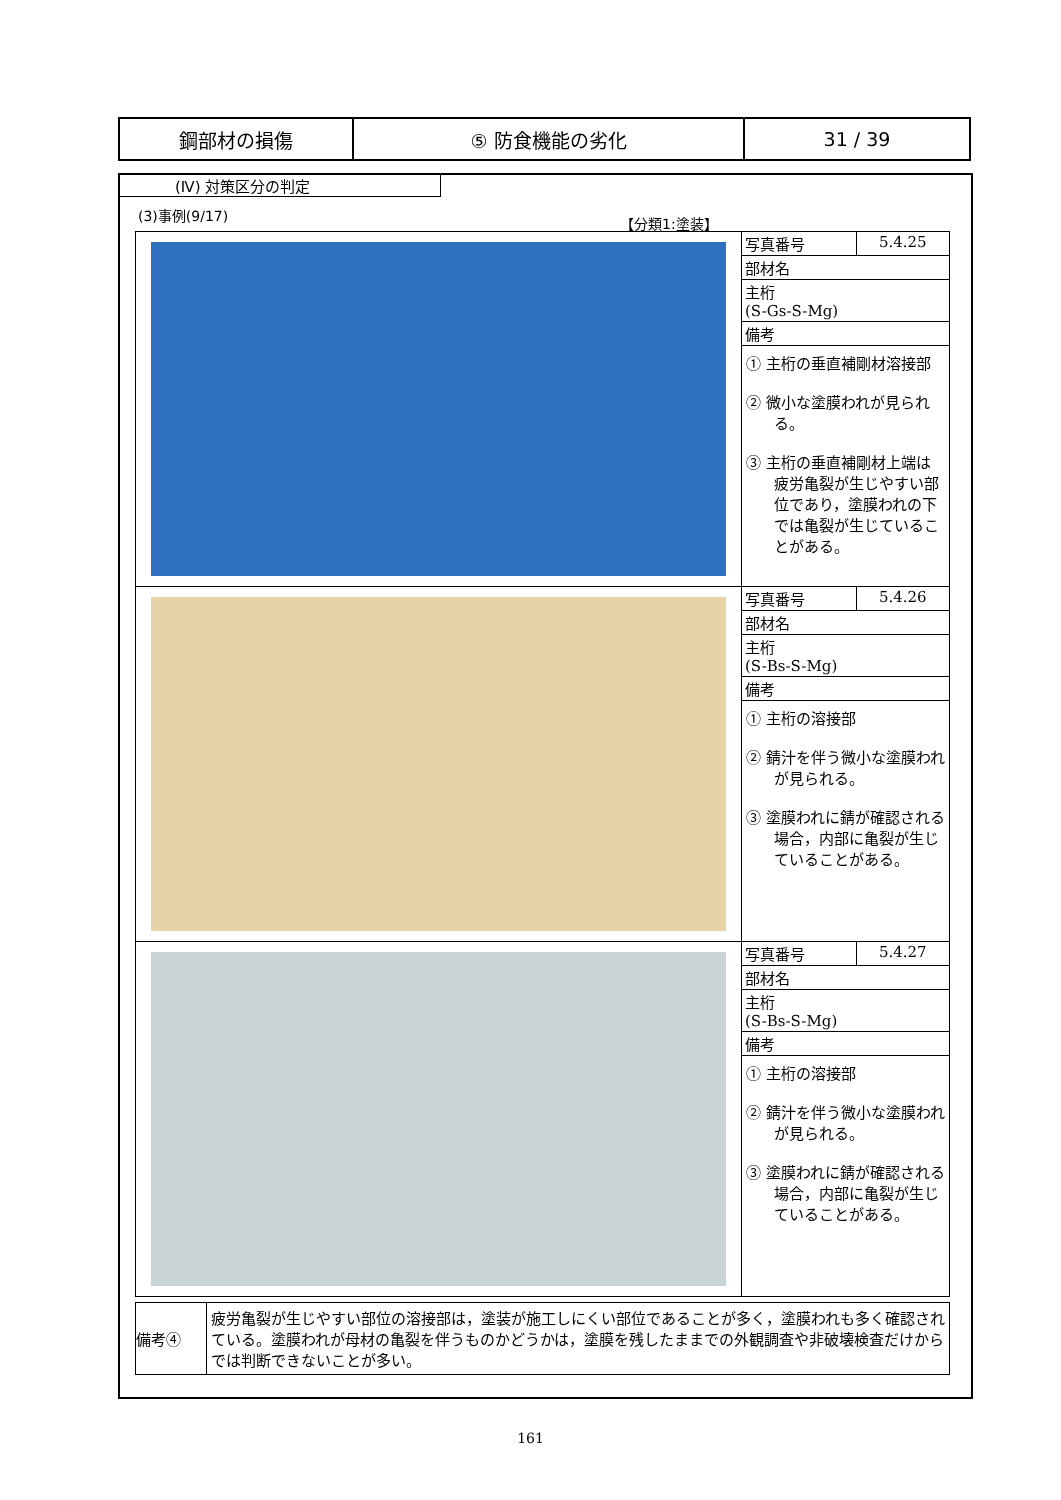| 鋼部材の損傷 | ⑤ 防食機能の劣化 | 31 / 39 |
(Ⅳ) 対策区分の判定
(3)事例(9/17)
【分類1:塗装】
| | / 写真番号 / 5.4.25 / / 部材名 / / / 主桁 (S-Gs-S-Mg) / / / 備考 / / ① 主桁の垂直補剛材溶接部 ② 微小な塗膜われが見られる。 ③ 主桁の垂直補剛材上端は疲労亀裂が生じやすい部位であり，塗膜われの下では亀裂が生じていることがある。 |
| | / 写真番号 / 5.4.26 / / 部材名 / / / 主桁 (S-Bs-S-Mg) / / / 備考 / / ① 主桁の溶接部 ② 錆汁を伴う微小な塗膜われが見られる。 ③ 塗膜われに錆が確認される場合，内部に亀裂が生じていることがある。 |
| | / 写真番号 / 5.4.27 / / 部材名 / / / 主桁 (S-Bs-S-Mg) / / / 備考 / / ① 主桁の溶接部 ② 錆汁を伴う微小な塗膜われが見られる。 ③ 塗膜われに錆が確認される場合，内部に亀裂が生じていることがある。 |
| 備考④ | 疲労亀裂が生じやすい部位の溶接部は，塗装が施工しにくい部位であることが多く，塗膜われも多く確認されている。塗膜われが母材の亀裂を伴うものかどうかは，塗膜を残したままでの外観調査や非破壊検査だけからでは判断できないことが多い。 |
161